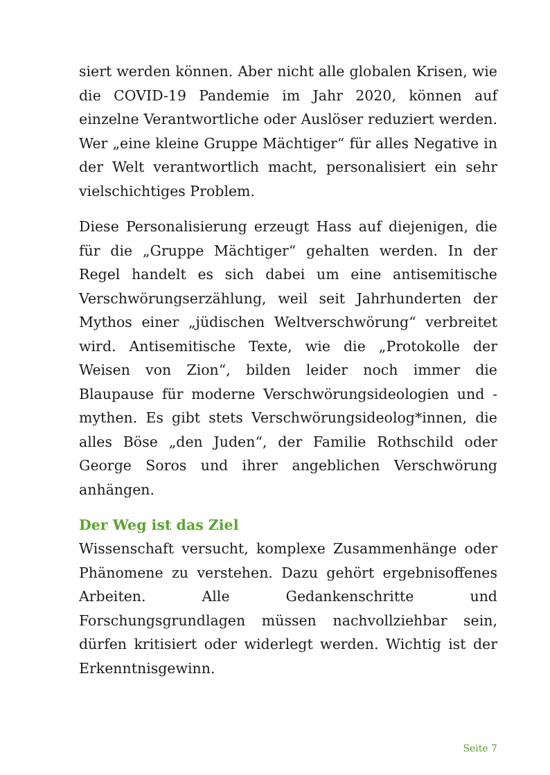siert werden können. Aber nicht alle globalen Krisen, wie die COVID-19 Pandemie im Jahr 2020, können auf einzelne Verantwortliche oder Auslöser reduziert werden. Wer „eine kleine Gruppe Mächtiger“ für alles Negative in der Welt verantwortlich macht, personalisiert ein sehr vielschichtiges Problem.
Diese Personalisierung erzeugt Hass auf diejenigen, die für die „Gruppe Mächtiger“ gehalten werden. In der Regel handelt es sich dabei um eine antisemitische Verschwörungserzählung, weil seit Jahrhunderten der Mythos einer „jüdischen Weltverschwörung“ verbreitet wird. Antisemitische Texte, wie die „Protokolle der Weisen von Zion“, bilden leider noch immer die Blaupause für moderne Verschwörungsideologien und -mythen. Es gibt stets Verschwörungsideolog*innen, die alles Böse „den Juden“, der Familie Rothschild oder George Soros und ihrer angeblichen Verschwörung anhängen.
Der Weg ist das Ziel
Wissenschaft versucht, komplexe Zusammenhänge oder Phänomene zu verstehen. Dazu gehört ergebnisoffenes Arbeiten. Alle Gedankenschritte und Forschungsgrundlagen müssen nachvollziehbar sein, dürfen kritisiert oder widerlegt werden. Wichtig ist der Erkenntnisgewinn.
Seite 7